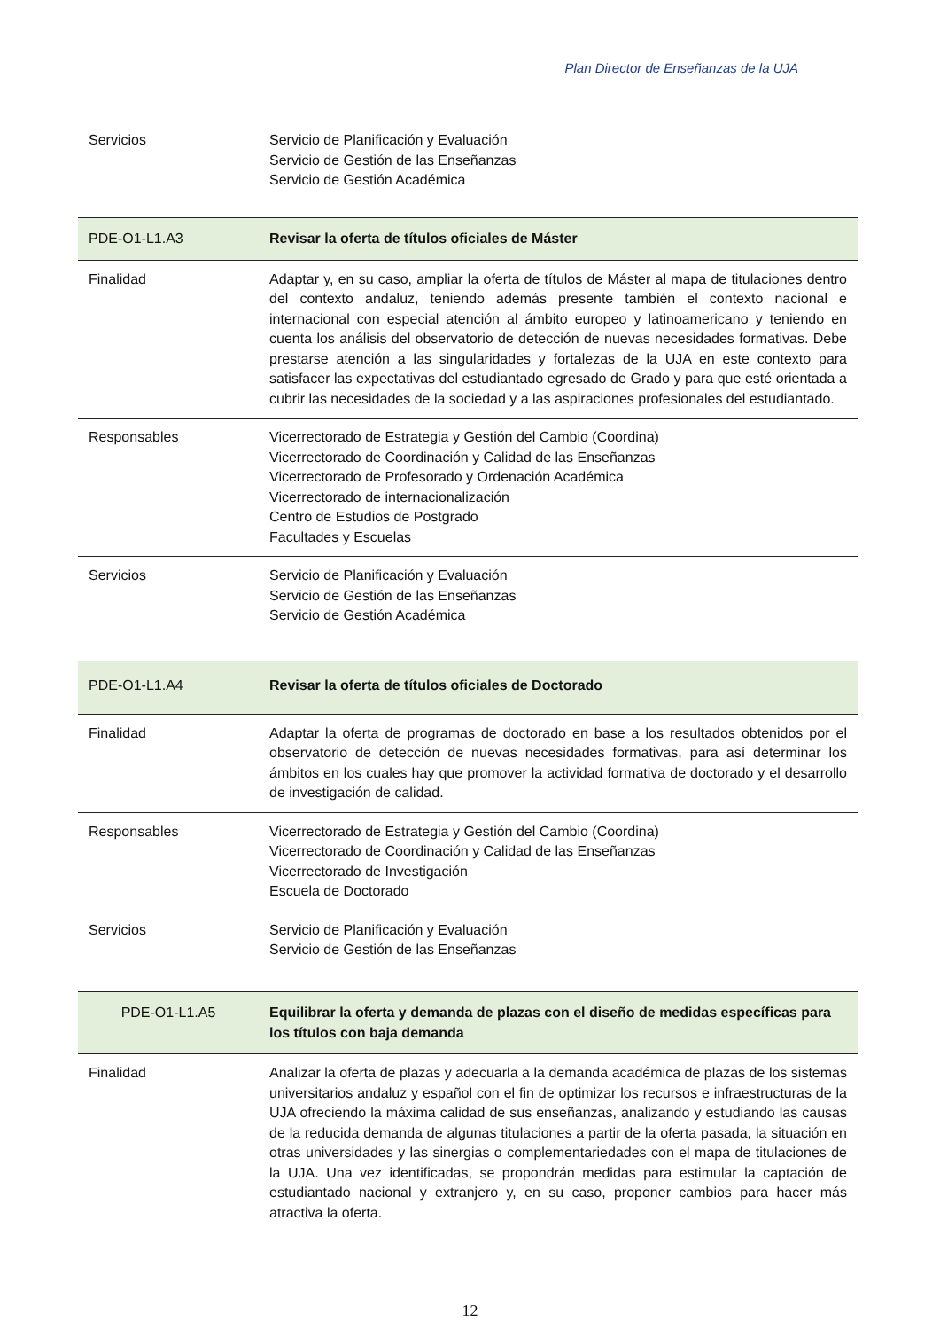Plan Director de Enseñanzas de la UJA
| Servicios | Servicio de Planificación y Evaluación Servicio de Gestión de las Enseñanzas Servicio de Gestión Académica |
| PDE-O1-L1.A3 | Revisar la oferta de títulos oficiales de Máster |
| Finalidad | Adaptar y, en su caso, ampliar la oferta de títulos de Máster al mapa de titulaciones dentro del contexto andaluz, teniendo además presente también el contexto nacional e internacional con especial atención al ámbito europeo y latinoamericano y teniendo en cuenta los análisis del observatorio de detección de nuevas necesidades formativas. Debe prestarse atención a las singularidades y fortalezas de la UJA en este contexto para satisfacer las expectativas del estudiantado egresado de Grado y para que esté orientada a cubrir las necesidades de la sociedad y a las aspiraciones profesionales del estudiantado. |
| Responsables | Vicerrectorado de Estrategia y Gestión del Cambio (Coordina) Vicerrectorado de Coordinación y Calidad de las Enseñanzas Vicerrectorado de Profesorado y Ordenación Académica Vicerrectorado de internacionalización Centro de Estudios de Postgrado Facultades y Escuelas |
| Servicios | Servicio de Planificación y Evaluación Servicio de Gestión de las Enseñanzas Servicio de Gestión Académica |
| PDE-O1-L1.A4 | Revisar la oferta de títulos oficiales de Doctorado |
| Finalidad | Adaptar la oferta de programas de doctorado en base a los resultados obtenidos por el observatorio de detección de nuevas necesidades formativas, para así determinar los ámbitos en los cuales hay que promover la actividad formativa de doctorado y el desarrollo de investigación de calidad. |
| Responsables | Vicerrectorado de Estrategia y Gestión del Cambio (Coordina) Vicerrectorado de Coordinación y Calidad de las Enseñanzas Vicerrectorado de Investigación Escuela de Doctorado |
| Servicios | Servicio de Planificación y Evaluación Servicio de Gestión de las Enseñanzas |
| PDE-O1-L1.A5 | Equilibrar la oferta y demanda de plazas con el diseño de medidas específicas para los títulos con baja demanda |
| Finalidad | Analizar la oferta de plazas y adecuarla a la demanda académica de plazas de los sistemas universitarios andaluz y español con el fin de optimizar los recursos e infraestructuras de la UJA ofreciendo la máxima calidad de sus enseñanzas, analizando y estudiando las causas de la reducida demanda de algunas titulaciones a partir de la oferta pasada, la situación en otras universidades y las sinergias o complementariedades con el mapa de titulaciones de la UJA. Una vez identificadas, se propondrán medidas para estimular la captación de estudiantado nacional y extranjero y, en su caso, proponer cambios para hacer más atractiva la oferta. |
12